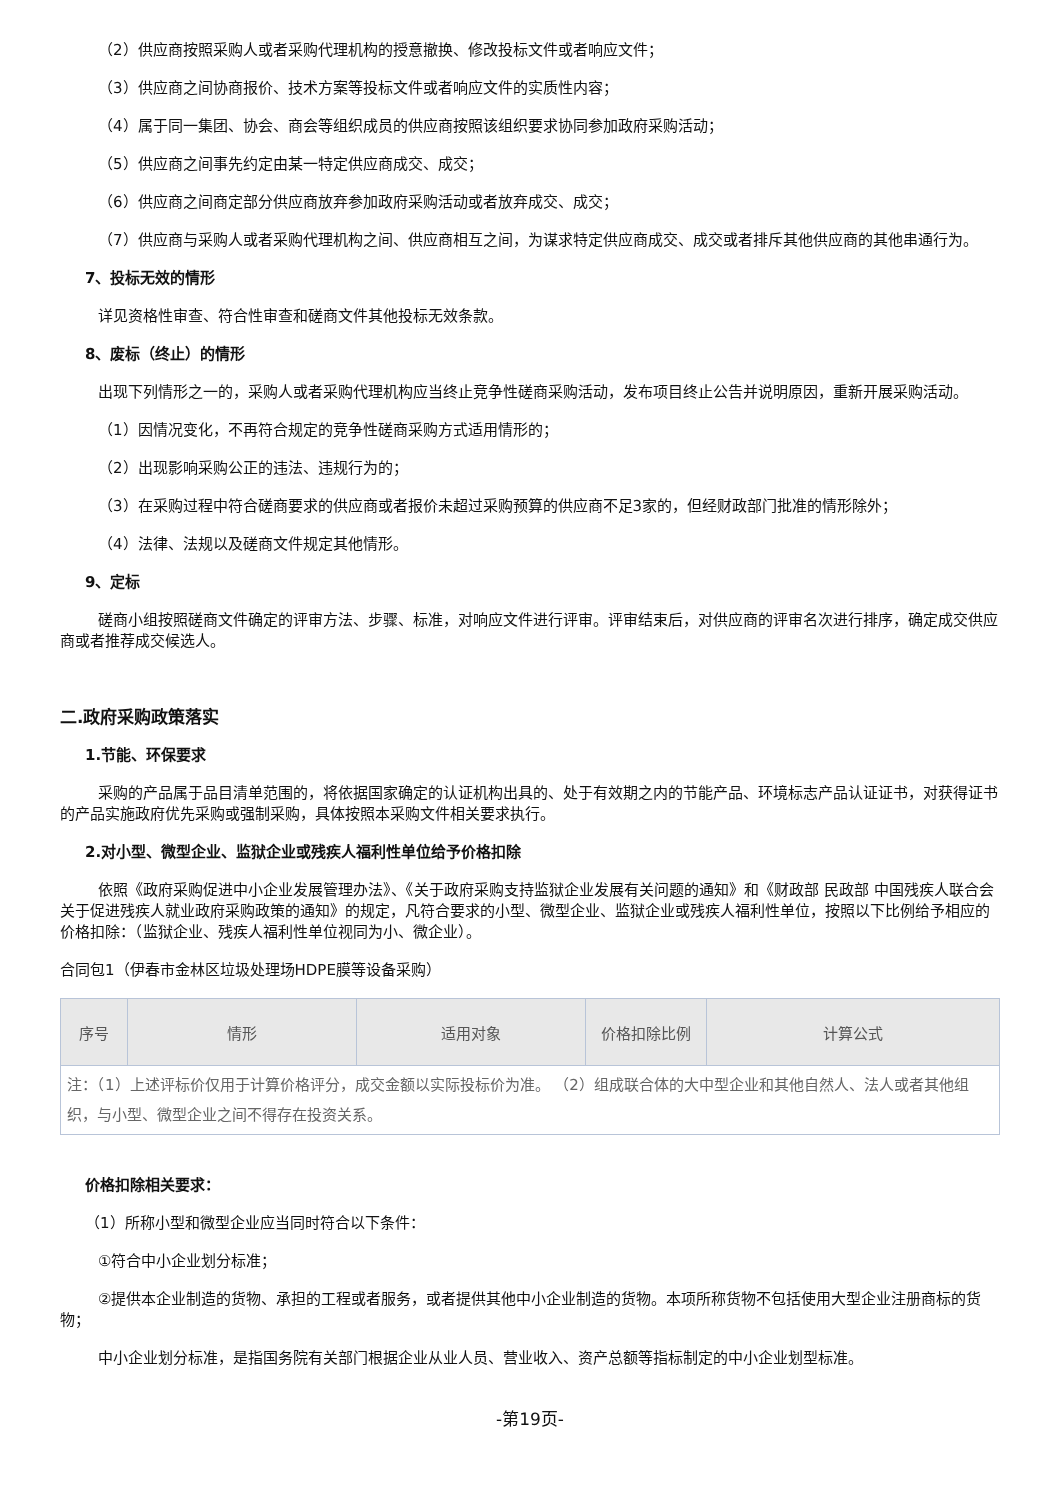（2）供应商按照采购人或者采购代理机构的授意撤换、修改投标文件或者响应文件；
（3）供应商之间协商报价、技术方案等投标文件或者响应文件的实质性内容；
（4）属于同一集团、协会、商会等组织成员的供应商按照该组织要求协同参加政府采购活动；
（5）供应商之间事先约定由某一特定供应商成交、成交；
（6）供应商之间商定部分供应商放弃参加政府采购活动或者放弃成交、成交；
（7）供应商与采购人或者采购代理机构之间、供应商相互之间，为谋求特定供应商成交、成交或者排斥其他供应商的其他串通行为。
7、投标无效的情形
详见资格性审查、符合性审查和磋商文件其他投标无效条款。
8、废标（终止）的情形
出现下列情形之一的，采购人或者采购代理机构应当终止竞争性磋商采购活动，发布项目终止公告并说明原因，重新开展采购活动。
（1）因情况变化，不再符合规定的竞争性磋商采购方式适用情形的；
（2）出现影响采购公正的违法、违规行为的；
（3）在采购过程中符合磋商要求的供应商或者报价未超过采购预算的供应商不足3家的，但经财政部门批准的情形除外；
（4）法律、法规以及磋商文件规定其他情形。
9、定标
磋商小组按照磋商文件确定的评审方法、步骤、标准，对响应文件进行评审。评审结束后，对供应商的评审名次进行排序，确定成交供应商或者推荐成交候选人。
二.政府采购政策落实
1.节能、环保要求
采购的产品属于品目清单范围的，将依据国家确定的认证机构出具的、处于有效期之内的节能产品、环境标志产品认证证书，对获得证书的产品实施政府优先采购或强制采购，具体按照本采购文件相关要求执行。
2.对小型、微型企业、监狱企业或残疾人福利性单位给予价格扣除
依照《政府采购促进中小企业发展管理办法》、《关于政府采购支持监狱企业发展有关问题的通知》和《财政部 民政部 中国残疾人联合会关于促进残疾人就业政府采购政策的通知》的规定，凡符合要求的小型、微型企业、监狱企业或残疾人福利性单位，按照以下比例给予相应的价格扣除：（监狱企业、残疾人福利性单位视同为小、微企业）。
合同包1（伊春市金林区垃圾处理场HDPE膜等设备采购）
| 序号 | 情形 | 适用对象 | 价格扣除比例 | 计算公式 |
| --- | --- | --- | --- | --- |
| 注：（1）上述评标价仅用于计算价格评分，成交金额以实际投标价为准。 （2）组成联合体的大中型企业和其他自然人、法人或者其他组织，与小型、微型企业之间不得存在投资关系。 | | | | |
价格扣除相关要求：
（1）所称小型和微型企业应当同时符合以下条件：
①符合中小企业划分标准；
②提供本企业制造的货物、承担的工程或者服务，或者提供其他中小企业制造的货物。本项所称货物不包括使用大型企业注册商标的货物；
中小企业划分标准，是指国务院有关部门根据企业从业人员、营业收入、资产总额等指标制定的中小企业划型标准。
-第19页-